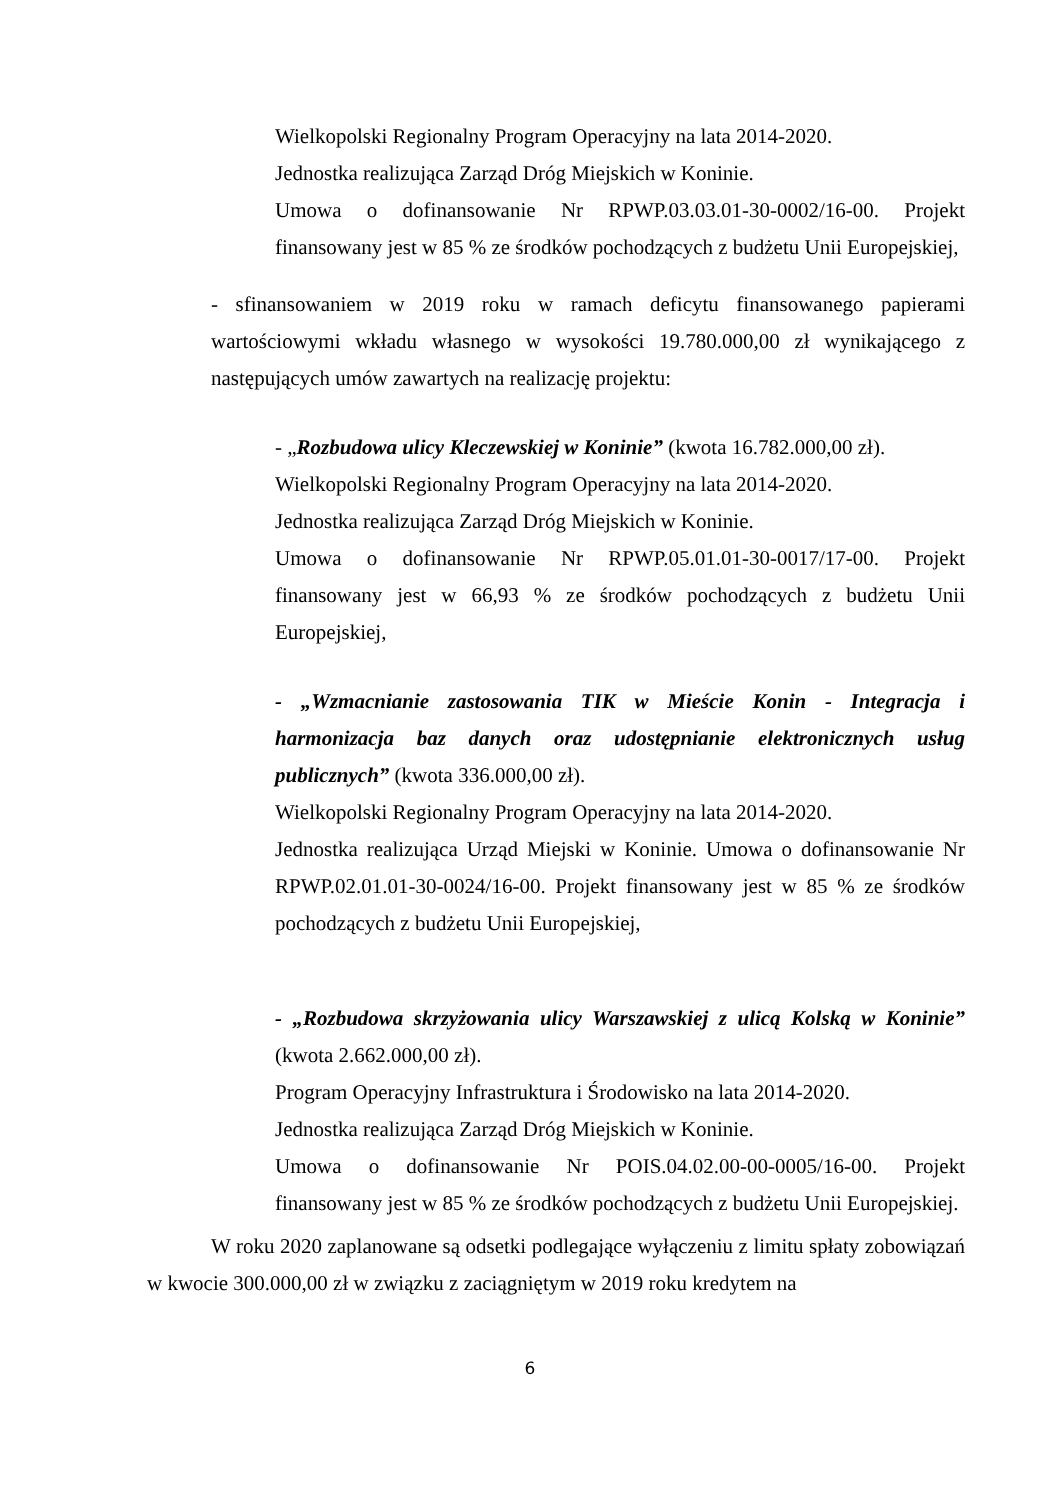Wielkopolski Regionalny Program Operacyjny na lata 2014-2020.
Jednostka realizująca Zarząd Dróg Miejskich w Koninie.
Umowa o dofinansowanie Nr RPWP.03.03.01-30-0002/16-00. Projekt finansowany jest w 85 % ze środków pochodzących z budżetu Unii Europejskiej,
- sfinansowaniem w 2019 roku w ramach deficytu finansowanego papierami wartościowymi wkładu własnego w wysokości 19.780.000,00 zł wynikającego z następujących umów zawartych na realizację projektu:
- „Rozbudowa ulicy Kleczewskiej w Koninie” (kwota 16.782.000,00 zł).
Wielkopolski Regionalny Program Operacyjny na lata 2014-2020.
Jednostka realizująca Zarząd Dróg Miejskich w Koninie.
Umowa o dofinansowanie Nr RPWP.05.01.01-30-0017/17-00. Projekt finansowany jest w 66,93 % ze środków pochodzących z budżetu Unii Europejskiej,
- „Wzmacnianie zastosowania TIK w Mieście Konin - Integracja i harmonizacja baz danych oraz udostępnianie elektronicznych usług publicznych” (kwota 336.000,00 zł).
Wielkopolski Regionalny Program Operacyjny na lata 2014-2020.
Jednostka realizująca Urząd Miejski w Koninie. Umowa o dofinansowanie Nr RPWP.02.01.01-30-0024/16-00. Projekt finansowany jest w 85 % ze środków pochodzących z budżetu Unii Europejskiej,
- „Rozbudowa skrzyżowania ulicy Warszawskiej z ulicą Kolską w Koninie” (kwota 2.662.000,00 zł).
Program Operacyjny Infrastruktura i Środowisko na lata 2014-2020.
Jednostka realizująca Zarząd Dróg Miejskich w Koninie.
Umowa o dofinansowanie Nr POIS.04.02.00-00-0005/16-00. Projekt finansowany jest w 85 % ze środków pochodzących z budżetu Unii Europejskiej.
W roku 2020 zaplanowane są odsetki podlegające wyłączeniu z limitu spłaty zobowiązań w kwocie 300.000,00 zł w związku z zaciągniętym w 2019 roku kredytem na
6